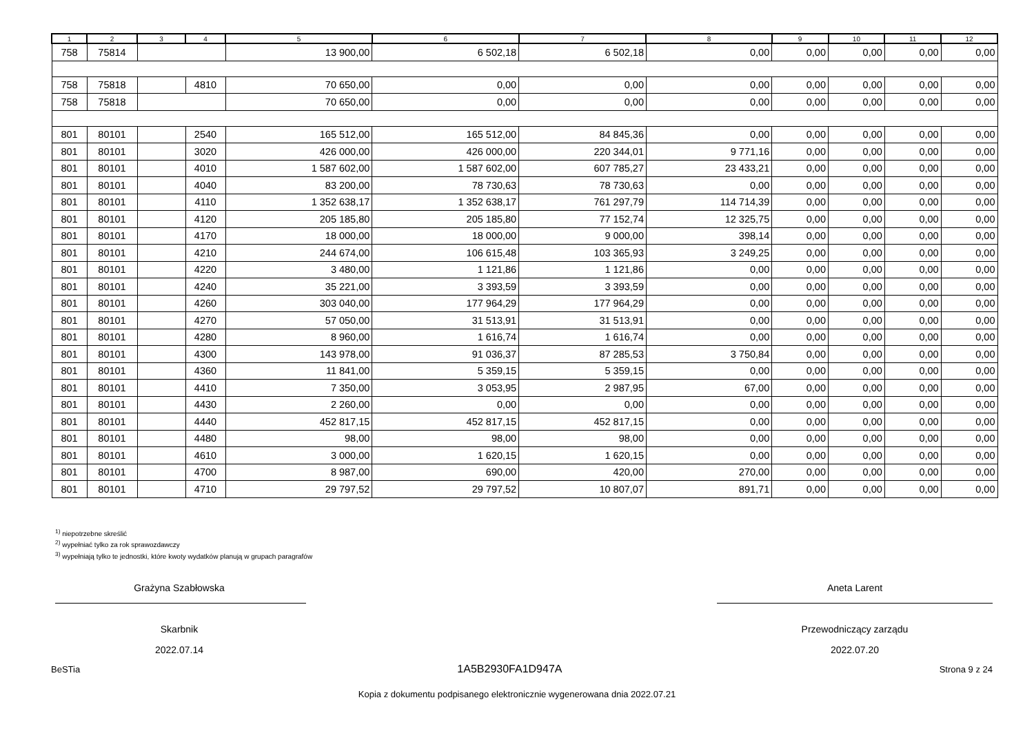| 1 | 2 | 3 | 4 | 5 | 6 | 7 | 8 | 9 | 10 | 11 | 12 |
| --- | --- | --- | --- | --- | --- | --- | --- | --- | --- | --- | --- |
| 758 | 75814 | | | 13 900,00 | 6 502,18 | 6 502,18 | 0,00 | 0,00 | 0,00 | 0,00 | 0,00 |
| 758 | 75818 | | 4810 | 70 650,00 | 0,00 | 0,00 | 0,00 | 0,00 | 0,00 | 0,00 | 0,00 |
| 758 | 75818 | | | 70 650,00 | 0,00 | 0,00 | 0,00 | 0,00 | 0,00 | 0,00 | 0,00 |
| 801 | 80101 | | 2540 | 165 512,00 | 165 512,00 | 84 845,36 | 0,00 | 0,00 | 0,00 | 0,00 | 0,00 |
| 801 | 80101 | | 3020 | 426 000,00 | 426 000,00 | 220 344,01 | 9 771,16 | 0,00 | 0,00 | 0,00 | 0,00 |
| 801 | 80101 | | 4010 | 1 587 602,00 | 1 587 602,00 | 607 785,27 | 23 433,21 | 0,00 | 0,00 | 0,00 | 0,00 |
| 801 | 80101 | | 4040 | 83 200,00 | 78 730,63 | 78 730,63 | 0,00 | 0,00 | 0,00 | 0,00 | 0,00 |
| 801 | 80101 | | 4110 | 1 352 638,17 | 1 352 638,17 | 761 297,79 | 114 714,39 | 0,00 | 0,00 | 0,00 | 0,00 |
| 801 | 80101 | | 4120 | 205 185,80 | 205 185,80 | 77 152,74 | 12 325,75 | 0,00 | 0,00 | 0,00 | 0,00 |
| 801 | 80101 | | 4170 | 18 000,00 | 18 000,00 | 9 000,00 | 398,14 | 0,00 | 0,00 | 0,00 | 0,00 |
| 801 | 80101 | | 4210 | 244 674,00 | 106 615,48 | 103 365,93 | 3 249,25 | 0,00 | 0,00 | 0,00 | 0,00 |
| 801 | 80101 | | 4220 | 3 480,00 | 1 121,86 | 1 121,86 | 0,00 | 0,00 | 0,00 | 0,00 | 0,00 |
| 801 | 80101 | | 4240 | 35 221,00 | 3 393,59 | 3 393,59 | 0,00 | 0,00 | 0,00 | 0,00 | 0,00 |
| 801 | 80101 | | 4260 | 303 040,00 | 177 964,29 | 177 964,29 | 0,00 | 0,00 | 0,00 | 0,00 | 0,00 |
| 801 | 80101 | | 4270 | 57 050,00 | 31 513,91 | 31 513,91 | 0,00 | 0,00 | 0,00 | 0,00 | 0,00 |
| 801 | 80101 | | 4280 | 8 960,00 | 1 616,74 | 1 616,74 | 0,00 | 0,00 | 0,00 | 0,00 | 0,00 |
| 801 | 80101 | | 4300 | 143 978,00 | 91 036,37 | 87 285,53 | 3 750,84 | 0,00 | 0,00 | 0,00 | 0,00 |
| 801 | 80101 | | 4360 | 11 841,00 | 5 359,15 | 5 359,15 | 0,00 | 0,00 | 0,00 | 0,00 | 0,00 |
| 801 | 80101 | | 4410 | 7 350,00 | 3 053,95 | 2 987,95 | 67,00 | 0,00 | 0,00 | 0,00 | 0,00 |
| 801 | 80101 | | 4430 | 2 260,00 | 0,00 | 0,00 | 0,00 | 0,00 | 0,00 | 0,00 | 0,00 |
| 801 | 80101 | | 4440 | 452 817,15 | 452 817,15 | 452 817,15 | 0,00 | 0,00 | 0,00 | 0,00 | 0,00 |
| 801 | 80101 | | 4480 | 98,00 | 98,00 | 98,00 | 0,00 | 0,00 | 0,00 | 0,00 | 0,00 |
| 801 | 80101 | | 4610 | 3 000,00 | 1 620,15 | 1 620,15 | 0,00 | 0,00 | 0,00 | 0,00 | 0,00 |
| 801 | 80101 | | 4700 | 8 987,00 | 690,00 | 420,00 | 270,00 | 0,00 | 0,00 | 0,00 | 0,00 |
| 801 | 80101 | | 4710 | 29 797,52 | 29 797,52 | 10 807,07 | 891,71 | 0,00 | 0,00 | 0,00 | 0,00 |
<sup>1)</sup> niepotrzebne skreślić
<sup>2)</sup> wypełniać tylko za rok sprawozdawczy
<sup>3)</sup> wypełniają tylko te jednostki, które kwoty wydatków planują w grupach paragrafów
Grażyna Szabłowska
Skarbnik
2022.07.14
Aneta Larent
Przewodniczący zarządu
2022.07.20
BeSTia 1A5B2930FA1D947A Strona 9 z 24
Kopia z dokumentu podpisanego elektronicznie wygenerowana dnia 2022.07.21